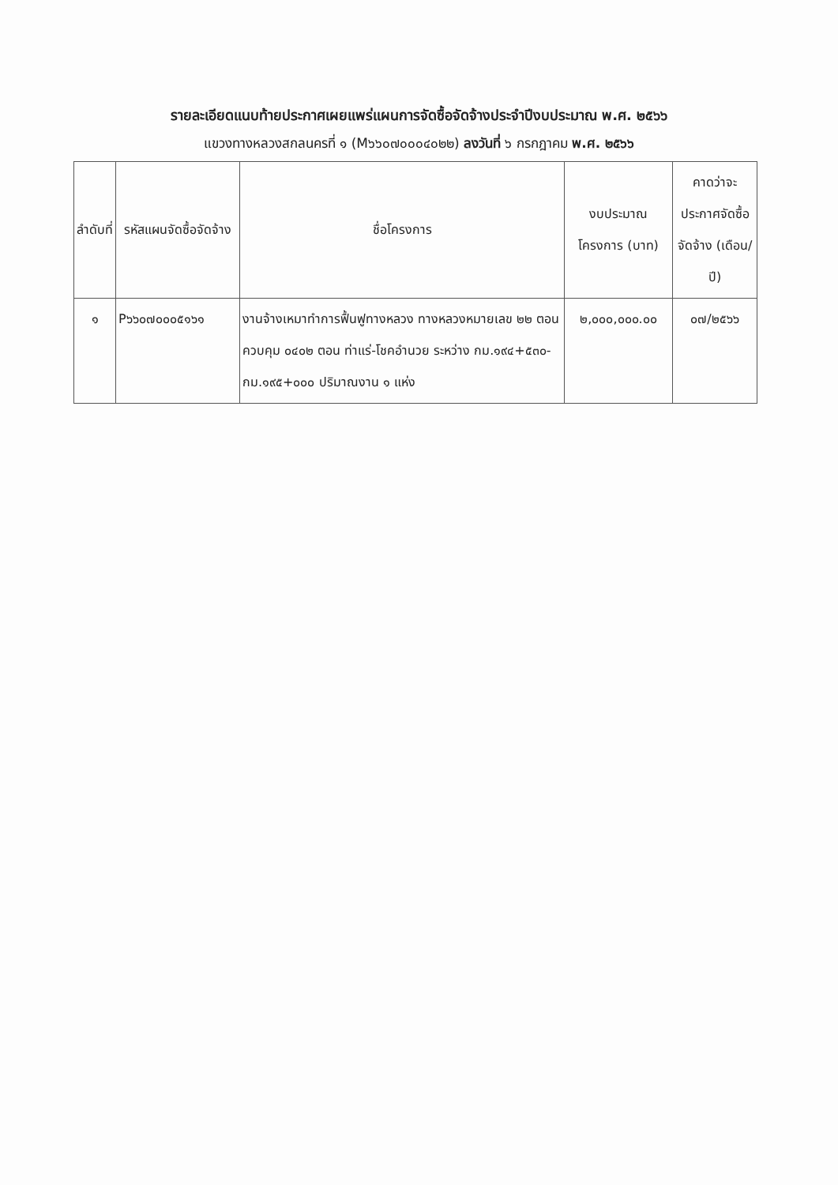รายละเอียดแนบท้ายประกาศเผยแพร่แผนการจัดซื้อจัดจ้างประจำปีงบประมาณ พ.ศ. ๒๕๖๖
แขวงทางหลวงสกลนครที่ ๑ (M๖๖๐๗๐๐๐๔๐๒๒) ลงวันที่ ๖ กรกฎาคม พ.ศ. ๒๕๖๖
| ลำดับที่ | รหัสแผนจัดซื้อจัดจ้าง | ชื่อโครงการ | งบประมาณโครงการ (บาท) | คาดว่าจะประกาศจัดซื้อจัดจ้าง (เดือน/ปี) |
| --- | --- | --- | --- | --- |
| ๑ | P๖๖๐๗๐๐๐๕๑๖๑ | งานจ้างเหมาทำการฟื้นฟูทางหลวง ทางหลวงหมายเลข ๒๒ ตอนควบคุม ๐๔๐๒ ตอน ท่าแร่-โชคอำนวย ระหว่าง กม.๑๙๔+๕๓๐-กม.๑๙๕+๐๐๐ ปริมาณงาน ๑ แห่ง | ๒,๐๐๐,๐๐๐.๐๐ | ๐๗/๒๕๖๖ |